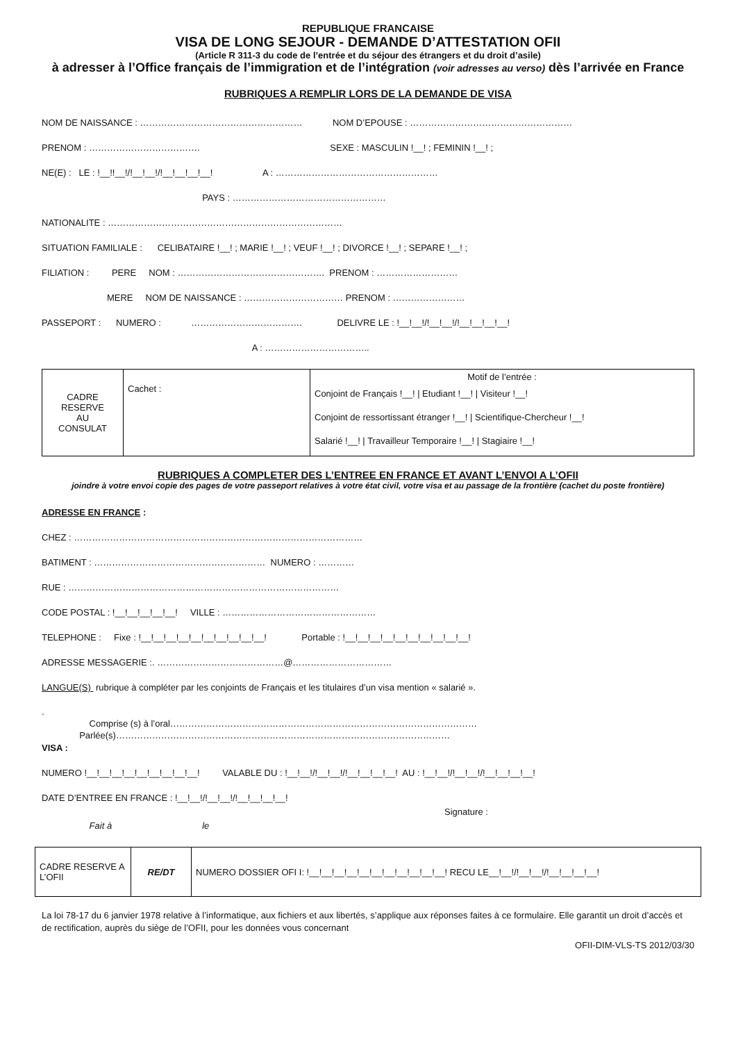REPUBLIQUE FRANCAISE
VISA DE LONG SEJOUR - DEMANDE D’ATTESTATION OFII
(Article R 311-3 du code de l’entrée et du séjour des étrangers et du droit d’asile)
à adresser à l’Office français de l’immigration et de l’intégration (voir adresses au verso) dès l’arrivée en France
RUBRIQUES A REMPLIR LORS DE LA DEMANDE DE VISA
NOM DE NAISSANCE : ……………………………………………… NOM D’EPOUSE : ………………………………………………
PRENOM : ………………………………. SEXE : MASCULIN !__! ; FEMININ !__! ;
NE(E) : LE : !__!!__!/!__!__!/!__!__!__!__! A : ………………………………………………
PAYS : ……………………………………………
NATIONALITE : ……………………………………………………………………
SITUATION FAMILIALE : CELIBATAIRE !__! ; MARIE !__! ; VEUF !__! ; DIVORCE !__! ; SEPARE !__! ;
FILIATION : PERE NOM : …………………………………………. PRENOM : ………………………
MERE NOM DE NAISSANCE : …………………………… PRENOM : ……………………
PASSEPORT : NUMERO : ………………………………. DELIVRE LE : !__!__!/!__!__!/!__!__!__!__!
A : ……………………………..
| CADRE RESERVE AU CONSULAT | Cachet : | Motif de l’entrée : Conjoint de Français !__! / Etudiant !__! / Visiteur !__! Conjoint de ressortissant étranger !__! / Scientifique-Chercheur !__! Salarié !__! / Travailleur Temporaire !__! / Stagiaire !__! |
RUBRIQUES A COMPLETER DES L’ENTREE EN FRANCE ET AVANT L’ENVOI A L’OFII
joindre à votre envoi copie des pages de votre passeport relatives à votre état civil, votre visa et au passage de la frontière (cachet du poste frontière)
ADRESSE EN FRANCE :
CHEZ : ……………………………………………………………………………………
BATIMENT : ………………………………………………… NUMERO : …………
RUE : ………………………………………………………………………………
CODE POSTAL : !__!__!__!__!__! VILLE : ……………………………………………
TELEPHONE : Fixe : !__!__!__!__!__!__!__!__!__!__! Portable : !__!__!__!__!__!__!__!__!__!__!
ADRESSE MESSAGERIE :. ……………………………………@……………………………
LANGUE(S) rubrique à compléter par les conjoints de Français et les titulaires d’un visa mention « salarié ».
. Comprise (s) à l’oral………………………………………………………………………………………… Parlée(s)…………………………………………………………………………………………………
VISA :
NUMERO !__!__!__!__!__!__!__!__!__! VALABLE DU : !__!__!/!__!__!/!__!__!__!__! AU : !__!__!/!__!__!/!__!__!__!__!
DATE D’ENTREE EN FRANCE : !__!__!/!__!__!/!__!__!__!__!
Signature : Fait à le
| CADRE RESERVE A L’OFII | RE/DT | NUMERO DOSSIER OFI I: !__!__!__!__!__!__!__!__!__!__!__! RECU LE__!__!/!__!__!/!__!__!__!__! |
La loi 78-17 du 6 janvier 1978 relative à l’informatique, aux fichiers et aux libertés, s’applique aux réponses faites à ce formulaire. Elle garantit un droit d’accès et de rectification, auprès du siège de l’OFII, pour les données vous concernant
OFII-DIM-VLS-TS 2012/03/30